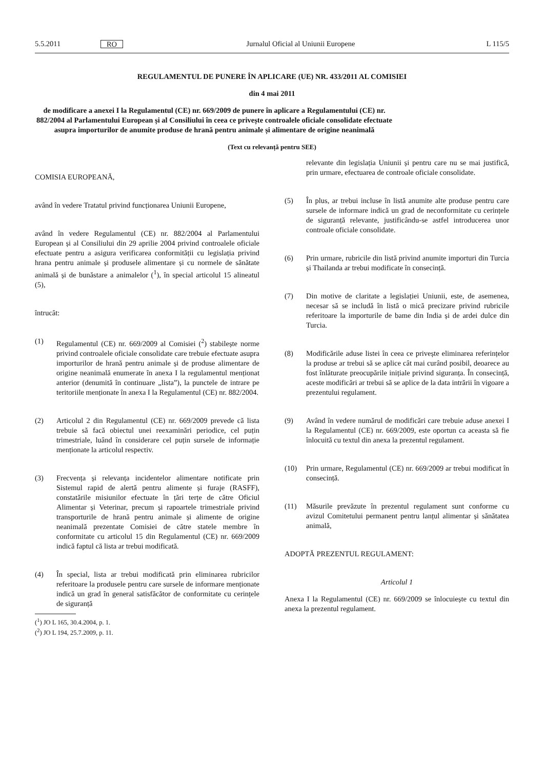5.5.2011 RO Jurnalul Oficial al Uniunii Europene L 115/5
REGULAMENTUL DE PUNERE ÎN APLICARE (UE) NR. 433/2011 AL COMISIEI
din 4 mai 2011
de modificare a anexei I la Regulamentul (CE) nr. 669/2009 de punere în aplicare a Regulamentului (CE) nr. 882/2004 al Parlamentului European și al Consiliului în ceea ce privește controalele oficiale consolidate efectuate asupra importurilor de anumite produse de hrană pentru animale și alimentare de origine neanimală
(Text cu relevanță pentru SEE)
COMISIA EUROPEANĂ,
având în vedere Tratatul privind funcționarea Uniunii Europene,
având în vedere Regulamentul (CE) nr. 882/2004 al Parlamentului European și al Consiliului din 29 aprilie 2004 privind controalele oficiale efectuate pentru a asigura verificarea conformității cu legislația privind hrana pentru animale și produsele alimentare și cu normele de sănătate animală și de bunăstare a animalelor (<sup>1</sup>), în special articolul 15 alineatul (5),
întrucât:
(1) Regulamentul (CE) nr. 669/2009 al Comisiei (<sup>2</sup>) stabilește norme privind controalele oficiale consolidate care trebuie efectuate asupra importurilor de hrană pentru animale și de produse alimentare de origine neanimală enumerate în anexa I la regulamentul menționat anterior (denumită în continuare „lista”), la punctele de intrare pe teritoriile menționate în anexa I la Regulamentul (CE) nr. 882/2004.
(2) Articolul 2 din Regulamentul (CE) nr. 669/2009 prevede că lista trebuie să facă obiectul unei reexaminări periodice, cel puțin trimestriale, luând în considerare cel puțin sursele de informație menționate la articolul respectiv.
(3) Frecvența și relevanța incidentelor alimentare notificate prin Sistemul rapid de alertă pentru alimente și furaje (RASFF), constatările misiunilor efectuate în țări terțe de către Oficiul Alimentar și Veterinar, precum și rapoartele trimestriale privind transporturile de hrană pentru animale și alimente de origine neanimală prezentate Comisiei de către statele membre în conformitate cu articolul 15 din Regulamentul (CE) nr. 669/2009 indică faptul că lista ar trebui modificată.
(4) În special, lista ar trebui modificată prin eliminarea rubricilor referitoare la produsele pentru care sursele de informare menționate indică un grad în general satisfăcător de conformitate cu cerințele de siguranță
(<sup>1</sup>) JO L 165, 30.4.2004, p. 1.
(<sup>2</sup>) JO L 194, 25.7.2009, p. 11.
relevante din legislația Uniunii și pentru care nu se mai justifică, prin urmare, efectuarea de controale oficiale consolidate.
(5) În plus, ar trebui incluse în listă anumite alte produse pentru care sursele de informare indică un grad de neconformitate cu cerințele de siguranță relevante, justificându-se astfel introducerea unor controale oficiale consolidate.
(6) Prin urmare, rubricile din listă privind anumite importuri din Turcia și Thailanda ar trebui modificate în consecință.
(7) Din motive de claritate a legislației Uniunii, este, de asemenea, necesar să se includă în listă o mică precizare privind rubricile referitoare la importurile de bame din India și de ardei dulce din Turcia.
(8) Modificările aduse listei în ceea ce privește eliminarea referințelor la produse ar trebui să se aplice cât mai curând posibil, deoarece au fost înlăturate preocupările inițiale privind siguranța. În consecință, aceste modificări ar trebui să se aplice de la data intrării în vigoare a prezentului regulament.
(9) Având în vedere numărul de modificări care trebuie aduse anexei I la Regulamentul (CE) nr. 669/2009, este oportun ca aceasta să fie înlocuită cu textul din anexa la prezentul regulament.
(10) Prin urmare, Regulamentul (CE) nr. 669/2009 ar trebui modificat în consecință.
(11) Măsurile prevăzute în prezentul regulament sunt conforme cu avizul Comitetului permanent pentru lanțul alimentar și sănătatea animală,
ADOPTĂ PREZENTUL REGULAMENT:
Articolul 1
Anexa I la Regulamentul (CE) nr. 669/2009 se înlocuiește cu textul din anexa la prezentul regulament.